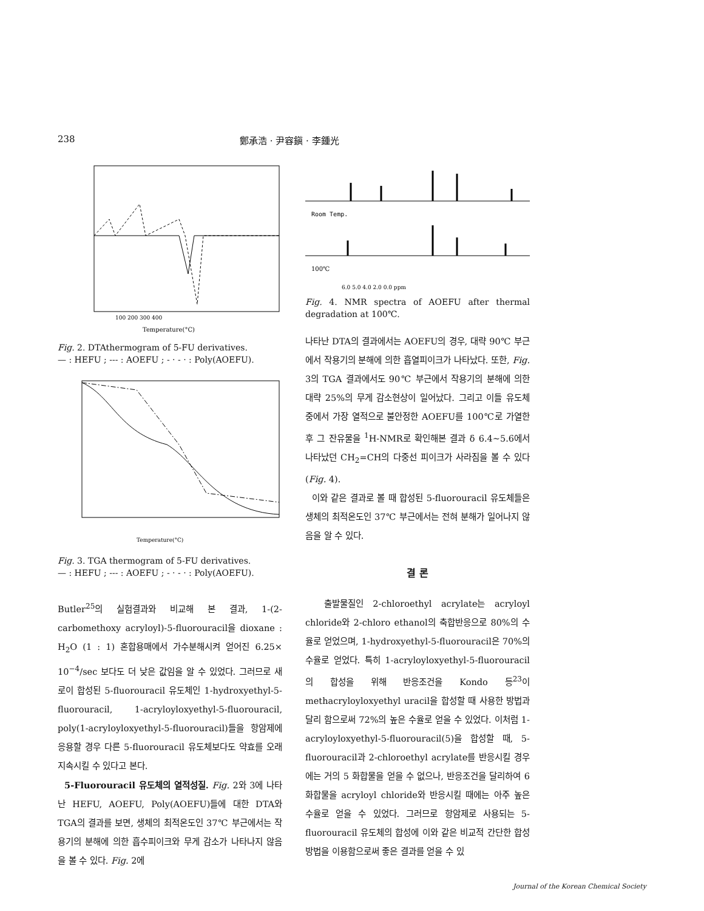238 鄭承浩 · 尹容鎭 · 李鍾光
Temperature(°C)
100 200 300 400
Fig. 2. DTAthermogram of 5-FU derivatives.
— : HEFU ; --- : AOEFU ; - · - · : Poly(AOEFU).
Temperature(°C)
Fig. 3. TGA thermogram of 5-FU derivatives.
— : HEFU ; --- : AOEFU ; - · - · : Poly(AOEFU).
Butler<sup>25</sup>의 실험결과와 비교해 본 결과, 1-(2-carbomethoxy acryloyl)-5-fluorouracil을 dioxane : H<sub>2</sub>O (1 : 1) 혼합용매에서 가수분해시켜 얻어진 6.25× 10<sup>−4</sup>/sec 보다도 더 낮은 값임을 알 수 있었다. 그러므로 새로이 합성된 5-fluorouracil 유도체인 1-hydroxyethyl-5-fluorouracil, 1-acryloyloxyethyl-5-fluorouracil, poly(1-acryloyloxyethyl-5-fluorouracil)들을 항암제에 응용할 경우 다른 5-fluorouracil 유도체보다도 약효를 오래 지속시킬 수 있다고 본다.
5-Fluorouracil 유도체의 열적성질. Fig. 2와 3에 나타난 HEFU, AOEFU, Poly(AOEFU)들에 대한 DTA와 TGA의 결과를 보면, 생체의 최적온도인 37℃ 부근에서는 작용기의 분해에 의한 흡수피이크와 무게 감소가 나타나지 않음을 볼 수 있다. Fig. 2에
Room Temp.
100℃
6.0 5.0 4.0 2.0 0.0 ppm
Fig. 4. NMR spectra of AOEFU after thermal degradation at 100℃.
나타난 DTA의 결과에서는 AOEFU의 경우, 대략 90℃ 부근에서 작용기의 분해에 의한 흡열피이크가 나타났다. 또한, Fig. 3의 TGA 결과에서도 90℃ 부근에서 작용기의 분해에 의한 대략 25%의 무게 감소현상이 일어났다. 그리고 이들 유도체 중에서 가장 열적으로 불안정한 AOEFU를 100℃로 가열한 후 그 잔유물을 <sup>1</sup>H-NMR로 확인해본 결과 δ 6.4~5.6에서 나타났던 CH<sub>2</sub>=CH의 다중선 피이크가 사라짐을 볼 수 있다(Fig. 4).
이와 같은 결과로 볼 때 합성된 5-fluorouracil 유도체들은 생체의 최적온도인 37℃ 부근에서는 전혀 분해가 일어나지 않음을 알 수 있다.
결 론
출발물질인 2-chloroethyl acrylate는 acryloyl chloride와 2-chloro ethanol의 축합반응으로 80%의 수율로 얻었으며, 1-hydroxyethyl-5-fluorouracil은 70%의 수율로 얻었다. 특히 1-acryloyloxyethyl-5-fluorouracil의 합성을 위해 반응조건을 Kondo 등<sup>23</sup>이 methacryloyloxyethyl uracil을 합성할 때 사용한 방법과 달리 함으로써 72%의 높은 수율로 얻을 수 있었다. 이처럼 1-acryloyloxyethyl-5-fluorouracil(5)을 합성할 때, 5-fluorouracil과 2-chloroethyl acrylate를 반응시킬 경우에는 거의 5 화합물을 얻을 수 없으나, 반응조건을 달리하여 6 화합물을 acryloyl chloride와 반응시킬 때에는 아주 높은 수율로 얻을 수 있었다. 그러므로 항암제로 사용되는 5-fluorouracil 유도체의 합성에 이와 같은 비교적 간단한 합성방법을 이용함으로써 좋은 결과를 얻을 수 있
Journal of the Korean Chemical Society